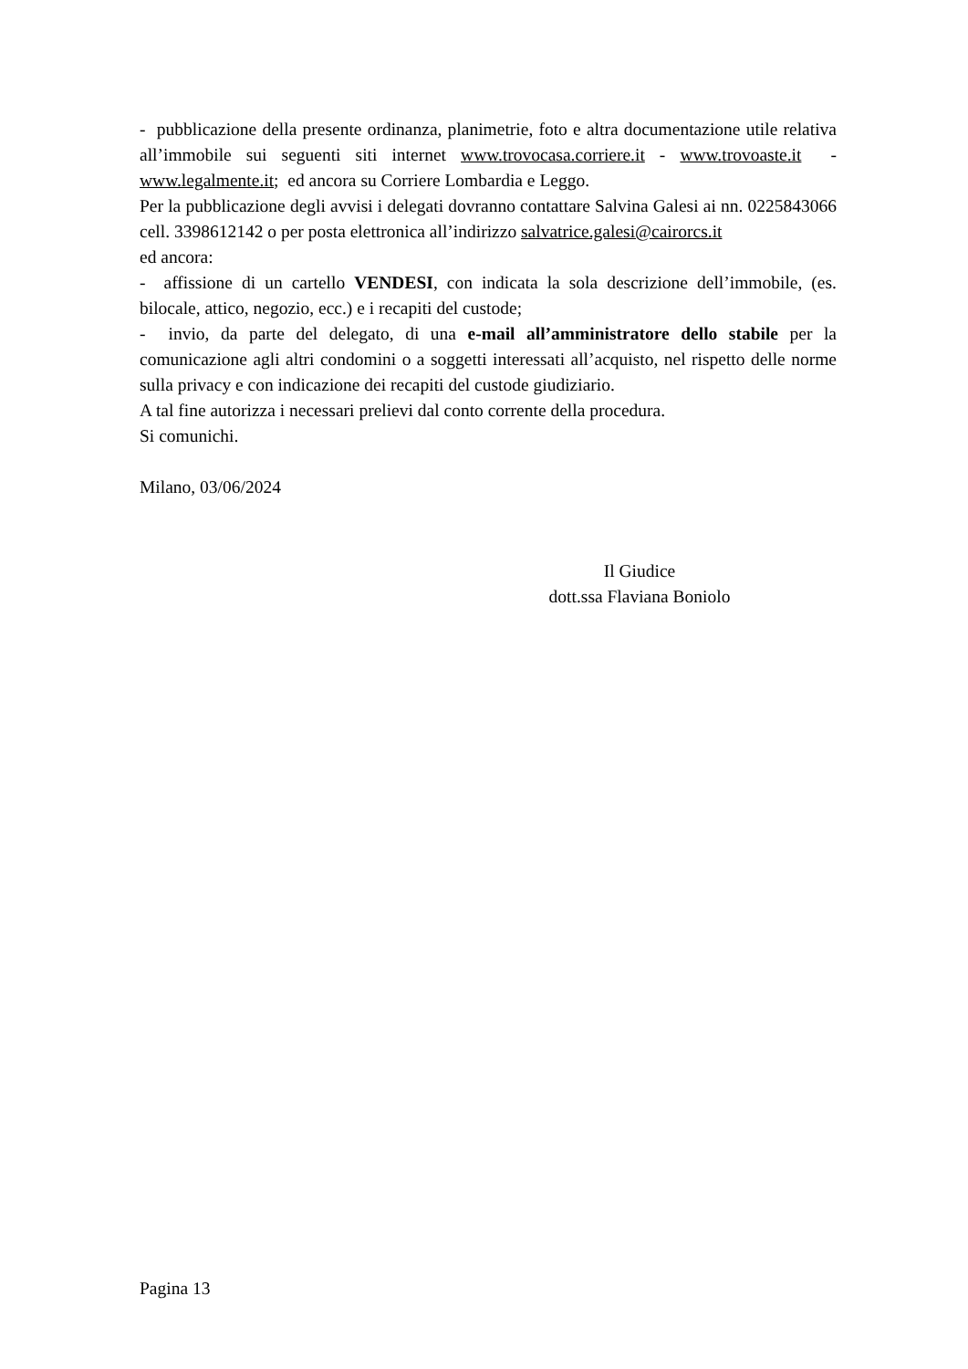- pubblicazione della presente ordinanza, planimetrie, foto e altra documentazione utile relativa all’immobile sui seguenti siti internet www.trovocasa.corriere.it - www.trovoaste.it - www.legalmente.it; ed ancora su Corriere Lombardia e Leggo.
Per la pubblicazione degli avvisi i delegati dovranno contattare Salvina Galesi ai nn. 0225843066 cell. 3398612142 o per posta elettronica all’indirizzo salvatrice.galesi@cairorcs.it
ed ancora:
- affissione di un cartello VENDESI, con indicata la sola descrizione dell’immobile, (es. bilocale, attico, negozio, ecc.) e i recapiti del custode;
- invio, da parte del delegato, di una e-mail all’amministratore dello stabile per la comunicazione agli altri condomini o a soggetti interessati all’acquisto, nel rispetto delle norme sulla privacy e con indicazione dei recapiti del custode giudiziario.
A tal fine autorizza i necessari prelievi dal conto corrente della procedura.
Si comunichi.
Milano, 03/06/2024
Il Giudice
dott.ssa Flaviana Boniolo
Pagina 13